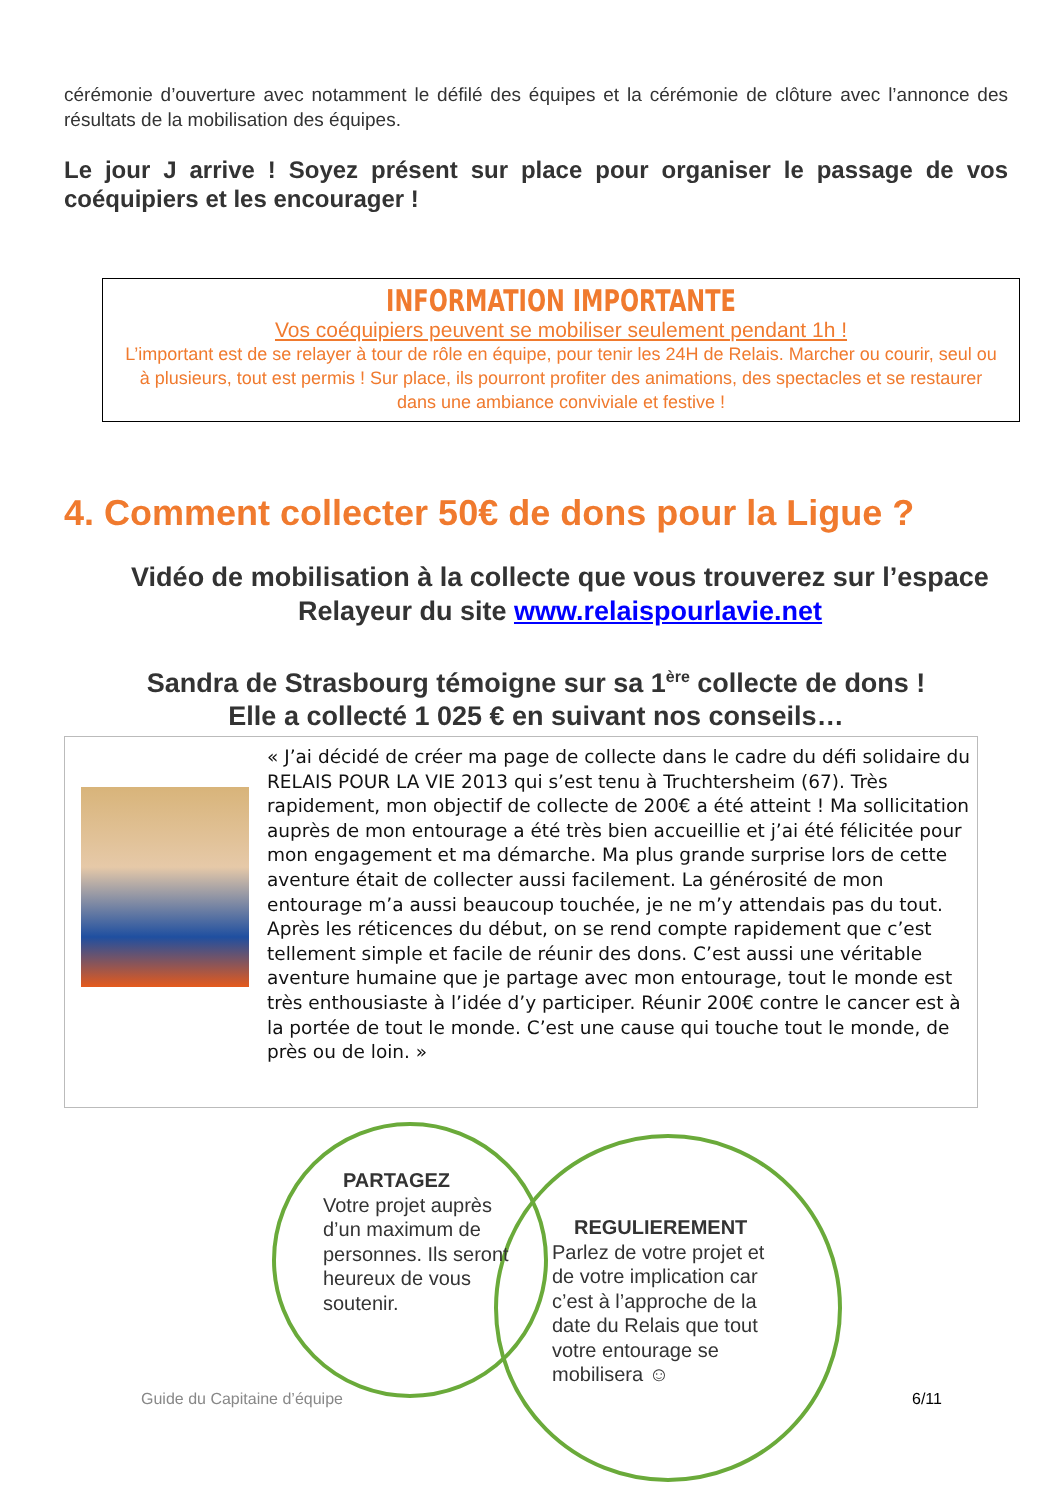cérémonie d’ouverture avec notamment le défilé des équipes et la cérémonie de clôture avec l’annonce des résultats de la mobilisation des équipes.
Le jour J arrive ! Soyez présent sur place pour organiser le passage de vos coéquipiers et les encourager !
INFORMATION IMPORTANTE
Vos coéquipiers peuvent se mobiliser seulement pendant 1h !
L’important est de se relayer à tour de rôle en équipe, pour tenir les 24H de Relais. Marcher ou courir, seul ou à plusieurs, tout est permis ! Sur place, ils pourront profiter des animations, des spectacles et se restaurer dans une ambiance conviviale et festive !
4. Comment collecter 50€ de dons pour la Ligue ?
Vidéo de mobilisation à la collecte que vous trouverez sur l’espace Relayeur du site www.relaispourlavie.net
Sandra de Strasbourg témoigne sur sa 1<sup>ère</sup> collecte de dons !
Elle a collecté 1 025 € en suivant nos conseils…
« J’ai décidé de créer ma page de collecte dans le cadre du défi solidaire du RELAIS POUR LA VIE 2013 qui s’est tenu à Truchtersheim (67). Très rapidement, mon objectif de collecte de 200€ a été atteint ! Ma sollicitation auprès de mon entourage a été très bien accueillie et j’ai été félicitée pour mon engagement et ma démarche. Ma plus grande surprise lors de cette aventure était de collecter aussi facilement. La générosité de mon entourage m’a aussi beaucoup touchée, je ne m’y attendais pas du tout. Après les réticences du début, on se rend compte rapidement que c’est tellement simple et facile de réunir des dons. C’est aussi une véritable aventure humaine que je partage avec mon entourage, tout le monde est très enthousiaste à l’idée d’y participer. Réunir 200€ contre le cancer est à la portée de tout le monde. C’est une cause qui touche tout le monde, de près ou de loin. »
PARTAGEZ
Votre projet auprès d’un maximum de personnes. Ils seront heureux de vous soutenir.
REGULIEREMENT
Parlez de votre projet et de votre implication car c’est à l’approche de la date du Relais que tout votre entourage se mobilisera ☺
Guide du Capitaine d’équipe 6/11